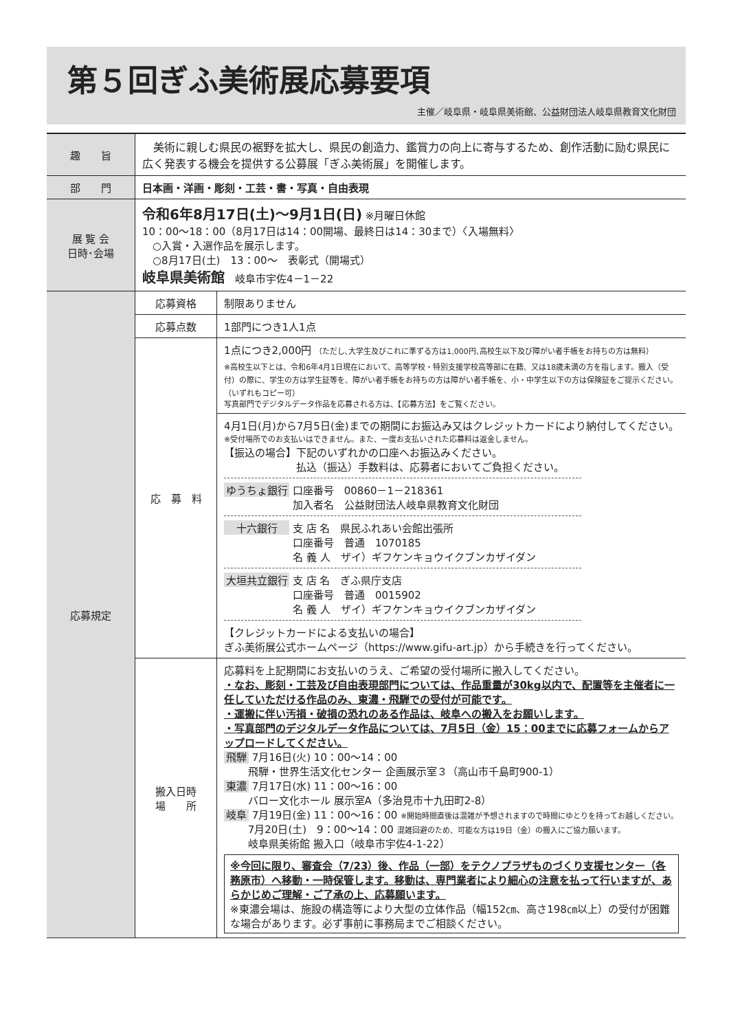第５回ぎふ美術展応募要項
主催／岐阜県・岐阜県美術館、公益財団法人岐阜県教育文化財団
| 趣 旨 | 美術に親しむ県民の裾野を拡大し、県民の創造力、鑑賞力の向上に寄与するため、創作活動に励む県民に広く発表する機会を提供する公募展「ぎふ美術展」を開催します。 | |
| 部 門 | 日本画・洋画・彫刻・工芸・書・写真・自由表現 | |
| 展 覧 会 日時･会場 | 令和6年8月17日(土)～9月1日(日) ※月曜日休館 10：00～18：00（8月17日は14：00開場、最終日は14：30まで）〈入場無料〉 ○入賞・入選作品を展示します。 ○8月17日(土) 13：00～ 表彰式（開場式） 岐阜県美術館 岐阜市宇佐4－1－22 | |
| 応募規定 | 応募資格 | 制限ありません |
| | 応募点数 | 1部門につき1人1点 |
| | 応 募 料 | 1点につき2,000円 （ただし､大学生及びこれに準ずる方は1,000円､高校生以下及び障がい者手帳をお持ちの方は無料） ※高校生以下とは、令和6年4月1日現在において、高等学校・特別支援学校高等部に在籍、又は18歳未満の方を指します。搬入（受付）の際に、学生の方は学生証等を、障がい者手帳をお持ちの方は障がい者手帳を、小・中学生以下の方は保険証をご提示ください。（いずれもコピー可） 写真部門でデジタルデータ作品を応募される方は、【応募方法】をご覧ください。 |
| | | 4月1日(月)から7月5日(金)までの期間にお振込み又はクレジットカードにより納付してください。 ※受付場所でのお支払いはできません。また、一度お支払いされた応募料は返金しません。 【振込の場合】下記のいずれかの口座へお振込みください。 払込（振込）手数料は、応募者においてご負担ください。 ゆうちょ銀行 口座番号 00860－1－218361 加入者名 公益財団法人岐阜県教育文化財団 十六銀行 支 店 名 県民ふれあい会館出張所 口座番号 普通 1070185 名 義 人 ザイ）ギフケンキョウイクブンカザイダン 大垣共立銀行 支 店 名 ぎふ県庁支店 口座番号 普通 0015902 名 義 人 ザイ）ギフケンキョウイクブンカザイダン 【クレジットカードによる支払いの場合】 ぎふ美術展公式ホームページ（https://www.gifu-art.jp）から手続きを行ってください。 |
| | 搬入日時 場 所 | 応募料を上記期間にお支払いのうえ、ご希望の受付場所に搬入してください。 ・なお、彫刻・工芸及び自由表現部門については、作品重量が30kg以内で、配置等を主催者に一任していただける作品のみ、東濃・飛騨での受付が可能です。 ・運搬に伴い汚損・破損の恐れのある作品は、岐阜への搬入をお願いします。 ・写真部門のデジタルデータ作品については、7月5日（金）15：00までに応募フォームからアップロードしてください。 飛騨 7月16日(火) 10：00～14：00 飛騨・世界生活文化センター 企画展示室３（高山市千島町900-1） 東濃 7月17日(水) 11：00～16：00 バロー文化ホール 展示室A（多治見市十九田町2-8） 岐阜 7月19日(金) 11：00～16：00 ※開始時間直後は混雑が予想されますので時間にゆとりを持ってお越しください。 7月20日(土) 9：00～14：00 混雑回避のため、可能な方は19日（金）の搬入にご協力願います。 岐阜県美術館 搬入口（岐阜市宇佐4-1-22） ※今回に限り、審査会（7/23）後、作品（一部）をテクノプラザものづくり支援センター（各務原市）へ移動・一時保管します。移動は、専門業者により細心の注意を払って行いますが、あらかじめご理解・ご了承の上、応募願います。 ※東濃会場は、施設の構造等により大型の立体作品（幅152㎝、高さ198㎝以上）の受付が困難な場合があります。必ず事前に事務局までご相談ください。 |